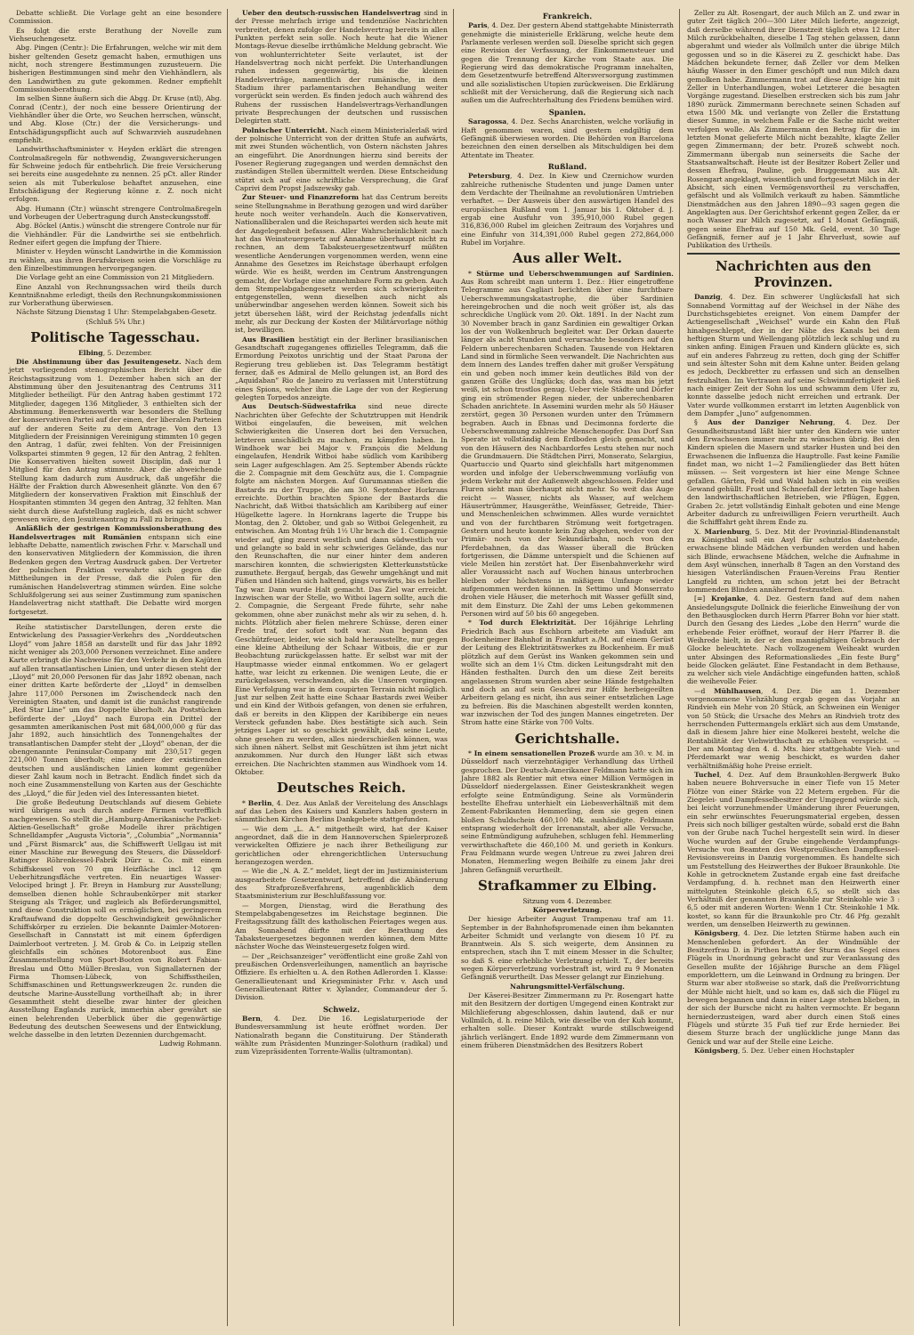Debatte schließt. Die Vorlage geht an eine besondere Commission.
Es folgt die erste Berathung der Novelle zum Viehseuchengesetz.
Abg. Pingen (Centr.): Die Erfahrungen, welche wir mit dem bisher geltenden Gesetz gemacht haben, ermuthigen uns nicht, noch strengere Bestimmungen zuzusteuern. Die bisherigen Bestimmungen sind mehr den Viehhändlern, als den Landwirthen zu gute gekommen. Redner empfiehlt Commissionsberathung.
Im selben Sinne äußern sich die Abgg. Dr. Kruse (ntl), Abg. Conrad (Centr.), der noch eine bessere Orientirung der Viehhändler über die Orte, wo Seuchen herrschen, wünscht, und Abg. Klose (Ctr.) der die Versicherungs- und Entschädigungspflicht auch auf Schwarzvieh auszudehnen empfiehlt.
Landwirthschaftsminister v. Heyden erklärt die strengen Controlmaßregeln für nothwendig, Zwangsversicherungen für Schweine jedoch für entbehrlich. Die freie Versicherung sei bereits eine ausgedehnte zu nennen. 25 pCt. aller Rinder seien als mit Tuberkulose behaftet anzusehen, eine Entschädigung der Regierung könne z. Z. noch nicht erfolgen.
Abg. Humann (Ctr.) wünscht strengere Controlmaßregeln und Vorbeugen der Uebertragung durch Ansteckungsstoff.
Abg. Böckel (Antis.) wünscht die strengere Controle nur für die Viehhändler. Für die Landwirthe sei sie entbehrlich. Redner eifert gegen die Impfung der Thiere.
Minister v. Heyden wünscht Landwirthe in die Kommission zu wählen, aus ihren Berufskreisen seien die Vorschläge zu den Einzelbestimmungen hervorgegangen.
Die Vorlage geht an eine Commission von 21 Mitgliedern.
Eine Anzahl von Rechnungssachen wird theils durch Kenntnißnahme erledigt, theils den Rechnungskommissionen zur Vorberathung überwiesen.
Nächste Sitzung Dienstag 1 Uhr: Stempelabgaben-Gesetz.
(Schluß 5¾ Uhr.)
Politische Tagesschau.
Elbing, 5. Dezember.
Die Abstimmung über das Jesuitengesetz. Nach dem jetzt vorliegenden stenographischen Bericht über die Reichstagssitzung vom 1. Dezember haben sich an der Abstimmung über den Jesuitenantrag des Centrums 311 Mitglieder betheiligt. Für den Antrag haben gestimmt 172 Mitglieder, dagegen 136 Mitglieder, 3 enthielten sich der Abstimmung. Bemerkenswerth war besonders die Stellung der konservativen Partei auf der einen, der liberalen Parteien auf der anderen Seite zu dem Antrage. Von den 13 Mitgliedern der Freisinnigen Vereinigung stimmten 10 gegen den Antrag, 1 dafür, zwei fehlten. Von der Freisinnigen Volkspartei stimmten 9 gegen, 12 für den Antrag, 2 fehlten. Die Konservativen hielten soweit Disciplin, daß nur 1 Mitglied für den Antrag stimmte. Aber die abweichende Stellung kam dadurch zum Ausdruck, daß ungefähr die Hälfte der Fraktion durch Abwesenheit glänzte. Von den 67 Mitgliedern der konservativen Fraktion mit Einschluß der Hospitanten stimmten 34 gegen den Antrag, 32 fehlten. Man sieht durch diese Aufstellung zugleich, daß es nicht schwer gewesen wäre, den Jesuitenantrag zu Fall zu bringen.
Anläßlich der gestrigen Kommissionsberathung des Handelsvertrages mit Rumänien entspann sich eine lebhafte Debatte, namentlich zwischen Frhr. v. Marschall und den konservativen Mitgliedern der Kommission, die ihren Bedenken gegen den Vertrag Ausdruck gaben. Der Vertreter der polnischen Fraktion verwahrte sich gegen die Mittheilungen in der Presse, daß die Polen für den rumänischen Handelsvertrag stimmen würden. Eine solche Schlußfolgerung sei aus seiner Zustimmung zum spanischen Handelsvertrag nicht statthaft. Die Debatte wird morgen fortgesetzt.
Reihe statistischer Darstellungen, deren erste die Entwickelung des Passagier-Verkehrs des „Norddeutschen Lloyd“ vom Jahre 1858 an darstellt und für das Jahr 1892 nicht weniger als 203,000 Personen verzeichnet. Eine andere Karte erbringt die Nachweise für den Verkehr in den Kajüten auf allen transatlantischen Linien, und unter diesen steht der „Lloyd“ mit 20,000 Personen für das Jahr 1892 obenan, nach einer dritten Karte beförderte der „Lloyd“ in demselben Jahre 117,000 Personen im Zwischendeck nach den Vereinigten Staaten, und damit ist die zunächst rangirende „Red Star Line“ um das Doppelte überholt. An Poststücken beförderte der „Lloyd“ nach Europa ein Drittel der gesammten amerikanischen Post mit 684,000,000 g für das Jahr 1892, auch hinsichtlich des Tonnengehaltes der transatlantischen Dampfer steht der „Lloyd“ obenan, der die obengenannte Peninsular-Company mit 230,517 gegen 221,000 Tonnen überholt; eine andere der existirenden deutschen und ausländischen Linien kommt gegenüber dieser Zahl kaum noch in Betracht. Endlich findet sich da noch eine Zusammenstellung von Karten aus der Geschichte des „Lloyd,“ die für Jeden viel des Interessanten bietet.
Die große Bedeutung Deutschlands auf diesem Gebiete wird übrigens auch durch andere Firmen vortrefflich nachgewiesen. So stellt die „Hamburg-Amerikanische Packet-Aktien-Gesellschaft“ große Modelle ihrer prächtigen Schnelldampfer „Augusta Victoria“, „Columbia“ „Normannia“ und „Fürst Bismarck“ aus, die Schiffswerft Uellgau ist mit einer Maschine zur Bewegung des Steuers, die Düsseldorf-Ratinger Röhrenkessel-Fabrik Dürr u. Co. mit einem Schiffskessel von 70 qm Heizfläche incl. 12 qm Ueberhitzungsfläche vertreten. Ein neuartiges Wasser-Velociped bringt J. Fr. Breyn in Hamburg zur Ausstellung; demselben dienen hohle Schraubenkörper mit starker Steigung als Träger, und zugleich als Beförderungsmittel, und diese Construktion soll es ermöglichen, bei geringerem Kraftaufwand die doppelte Geschwindigkeit gewöhnlicher Schiffskörper zu erzielen. Die bekannte Daimler-Motoren-Gesellschaft in Cannstatt ist mit einem 6pferdigen Daimlerboot vertreten. J. M. Grob & Co. in Leipzig stellen gleichfalls ein schönes Motorenboot aus. Eine Zusammenstellung von Sport-Booten von Robert Fabian-Breslau und Otto Müller-Breslau, von Signallaternen der Firma Thomsen-Lübeck, von Schiffsstheilen, Schiffsmaschinen und Rettungswerkzeugen 2c. runden die deutsche Marine-Ausstellung vortheilhaft ab; in ihrer Gesammtheit steht dieselbe zwar hinter der gleichen Ausstellung Englands zurück, immerhin aber gewährt sie einen belehrenden Ueberblick über die gegenwärtige Bedeutung des deutschen Seewesens und der Entwicklung, welche dasselbe in den letzten Dezennien durchgemacht.
Ludwig Rohmann.
Ueber den deutsch-russischen Handelsvertrag sind in der Presse mehrfach irrige und tendenziöse Nachrichten verbreitet, denen zufolge der Handelsvertrag bereits in allen Punkten perfekt sein solle. Noch heute hat die Wiener Montags-Revue dieselbe irrthümliche Meldung gebracht. Wie von wohlunterrichteter Seite verlautet, ist der Handelsvertrag noch nicht perfekt. Die Unterhandlungen ruhen indessen gegenwärtig, bis die kleinen Handelsverträge, namentlich der rumänische, in dem Stadium ihrer parlamentarischen Behandlung weiter vorgerückt sein werden. Es finden jedoch auch während des Ruhens der russischen Handelsvertrags-Verhandlungen private Besprechungen der deutschen und russischen Delegirten statt.
Polnischer Unterricht. Nach einem Ministerialerlaß wird der polnische Unterricht von der dritten Stufe an aufwärts, mit zwei Stunden wöchentlich, von Ostern nächsten Jahres an eingeführt. Die Anordnungen hierzu sind bereits der Posener Regierung zugegangen und werden demnächst den zuständigen Stellen übermittelt werden. Diese Entscheidung stützt sich auf eine schriftliche Versprechung, die Graf Caprivi dem Propst Jadszewsky gab.
Zur Steuer- und Finanzreform hat das Centrum bereits seine Stellungnahme in Berathung gezogen und wird darüber heute noch weiter verhandeln. Auch die Konservativen, Nationalliberalen und die Reichspartei werden sich heute mit der Angelegenheit befassen. Aller Wahrscheinlichkeit nach hat das Weinsteuergesetz auf Annahme überhaupt nicht zu rechnen, an dem Tabaksteuergesetzentwurf müßten wesentliche Aenderungen vorgenommen werden, wenn eine Annahme des Gesetzes im Reichstage überhaupt erfolgen würde. Wie es heißt, werden im Centrum Anstrengungen gemacht, der Vorlage eine annehmbare Form zu geben. Auch dem Stempelabgabengesetz werden sich schwierigkeiten entgegenstellen, wenn dieselben auch nicht als unüberwindbar angesehen werden können. Soweit sich bis jetzt übersehen läßt, wird der Reichstag jedenfalls nicht mehr, als zur Deckung der Kosten der Militärvorlage nöthig ist, bewilligen.
Aus Brasilien bestätigt ein der Berliner brasilianischen Gesandtschaft zugegangenes offizielles Telegramm, daß die Ermordung Peixotos unrichtig und der Staat Parona der Regierung treu geblieben ist. Das Telegramm bestätigt ferner, daß es Admiral de Mello gelungen ist, an Bord des „Aquidaban“ Rio de Janeiro zu verlassen mit Unterstützung eines Spions, welcher ihm die Lage der von der Regierung gelegten Torpedos anzeigte.
Aus Deutsch-Südwestafrika sind neue directe Nachrichten über Gefechte der Schutztruppen mit Hendrik Witboi eingelaufen, die beweisen, mit welchen Schwierigkeiten die Unseren dort bei den Versuchen, letzteren unschädlich zu machen, zu kämpfen haben. In Windhoek war bei Major v. François die Meldung eingelaufen, Hendrik Witboi habe südlich vom Karibiberg sein Lager aufgeschlagen. Am 25. September Abends rückte die 2. Compagnie mit dem Geschütz aus, die 1. Compagnie folgte am nächsten Morgen. Auf Gurumannas stießen die Bastards zu der Truppe, die am 30. September Horkrans erreichte. Dorthin brachten Spione der Bastards die Nachricht, daß Witboi thatsächlich am Karibiberg auf einer Hügelkette lagere. In Hornkrans lagerte die Truppe bis Montag, den 2. Oktober, und gab so Witboi Gelegenheit, zu entwischen. Am Montag früh 1½ Uhr brach die 1. Compagnie wieder auf, ging zuerst westlich und dann südwestlich vor und gelangte so bald in sehr schwieriges Gelände, das nur den Reunschaften, die nur einer hinter dem anderen marschiren konnten, die schwierigsten Kletterkunststücke zumuthete. Bergauf, bergab, das Gewehr umgehängt und mit Füßen und Händen sich haltend, gings vorwärts, bis es heller Tag war. Dann wurde Halt gemacht. Das Ziel war erreicht. Inzwischen war der Stelle, wo Witboi lagern sollte, auch die 2. Compagnie, die Sergeant Frede führte, sehr nahe gekommen, ohne aber zunächst mehr als wir zu sehen, d. h. nichts. Plötzlich aber fielen mehrere Schüsse, deren einer Frede traf, der sofort todt war. Nun begann das Geschützfeuer, leider, wie sich bald herausstellte, nur gegen eine kleine Abtheilung der Schaar Witbois, die er zur Beobachtung zurückgelassen hatte. Er selbst war mit der Hauptmasse wieder einmal entkommen. Wo er gelagert hatte, war leicht zu erkennen. Die wenigen Leute, die er zurückgelassen, verschwanden, als die Unseren vorgingen. Eine Verfolgung war in dem coupirten Terrain nicht möglich. Just zur selben Zeit hatte eine Schaar Bastards zwei Weiber und ein Kind der Witbois gefangen, von denen sie erfuhren, daß er bereits in den Klippen der Karibiberge ein neues Versteck gefunden habe. Dies bestätigte sich auch. Sein jetziges Lager ist so geschickt gewählt, daß seine Leute, ohne gesehen zu werden, alles niederschießen können, was sich ihnen nähert. Selbst mit Geschützen ist ihm jetzt nicht anzukommen. Nur durch den Hunger läßt sich etwas erreichen. Die Nachrichten stammen aus Windhoek vom 14. Oktober.
Deutsches Reich.
* Berlin, 4. Dez. Aus Anlaß der Vereitelung des Anschlags auf das Leben des Kaisers und Kanzlers haben gestern in sämmtlichen Kirchen Berlins Dankgebete stattgefunden.
— Wie dem „L. A.“ mitgetheilt wird, hat der Kaiser angeordnet, daß die in dem Hannoverschen Spielerprozeß verwickelten Offiziere je nach ihrer Betheiligung zur gerichtlichen oder ehrengerichtlichen Untersuchung herangezogen werden.
— Wie die „N. A. Z.“ meldet, liegt der im Justizministerium ausgearbeitete Gesetzentwurf, betreffend die Abänderung des Strafprozeßverfahrens, augenblicklich dem Staatsministerium zur Beschlußfassung vor.
— Morgen, Dienstag, wird die Berathung des Stempelabgabengesetzes im Reichstage beginnen. Die Freitagssitzung fällt des katholischen Feiertages wegen aus. Am Sonnabend dürfte mit der Berathung des Tabaksteuergesetzes begonnen werden können, dem Mitte nächster Woche das Weinsteuergesetz folgen wird.
— Der „Reichsanzeiger“ veröffentlicht eine große Zahl von preußischen Ordensverleihungen, namentlich an bayrische Offiziere. Es erhielten u. A. den Rothen Adlerorden 1. Klasse: Generallieutenant und Kriegsminister Frhr. v. Asch und Generallieutenant Ritter v. Xylander, Commandeur der 5. Division.
Schweiz.
Bern, 4. Dez. Die 16. Legislaturperiode der Bundesversammlung ist heute eröffnet worden. Der Nationalrath begann die Constituirung. Der Ständerath wählte zum Präsidenten Munzinger-Solothurn (radikal) und zum Vizepräsidenten Torrente-Wallis (ultramontan).
Frankreich.
Paris, 4. Dez. Der gestern Abend stattgehabte Ministerrath genehmigte die ministerielle Erklärung, welche heute dem Parlamente verlesen werden soll. Dieselbe spricht sich gegen eine Revision der Verfassung, der Einkommensteuer und gegen die Trennung der Kirche vom Staate aus. Die Regierung wird das demokratische Programm innehalten, dem Gesetzentwurfe betreffend Altersversorgung zustimmen und alle sozialistischen Utopien zurückweisen. Die Erklärung schließt mit der Versicherung, daß die Regierung sich nach außen um die Aufrechterhaltung des Friedens bemühen wird.
Spanien.
Saragossa, 4. Dez. Sechs Anarchisten, welche vorläufig in Haft genommen waren, sind gestern endgiltig dem Gefängniß überwiesen worden. Die Behörden von Barcelona bezeichnen den einen derselben als Mitschuldigen bei dem Attentate im Theater.
Rußland.
Petersburg, 4. Dez. In Kiew und Czernichow wurden zahlreiche ruthenische Studenten und junge Damen unter dem Verdachte der Theilnahme an revolutionären Umtrieben verhaftet. — Der Ausweis über den auswärtigen Handel des europäischen Rußland vom 1. Januar bis 1. Oktober d. J. ergab eine Ausfuhr von 395,910,000 Rubel gegen 316,836,000 Rubel im gleichen Zeitraum des Vorjahres und eine Einfuhr von 314,391,000 Rubel gegen 272,864,000 Rubel im Vorjahre.
Aus aller Welt.
* Stürme und Ueberschwemmungen auf Sardinien. Aus Rom schreibt man unterm 1. Dez.: Hier eingetroffene Telegramme aus Cagliari berichten über eine furchtbare Ueberschwemmungskatastrophe, die über Sardinien hereingebrochen und die noch weit größer ist, als das schreckliche Unglück vom 20. Okt. 1891. In der Nacht zum 30 November brach in ganz Sardinien ein gewaltiger Orkan los der von Wolkenbruch begleitet war. Der Orkan dauerte länger als acht Stunden und verursachte besonders auf den Feldern unberechenbaren Schaden. Tausende von Hektaren Land sind in förmliche Seen verwandelt. Die Nachrichten aus dem Innern des Landes treffen daher mit großer Verspätung ein und geben noch immer kein deutliches Bild von der ganzen Größe des Unglücks; doch das, was man bis jetzt weiß, ist schon trostlos genug. Ueber viele Städte und Dörfer ging ein strömender Regen nieder, der unberechenbaren Schaden anrichtete. In Assemini wurden mehr als 50 Häuser zerstört, gegen 30 Personen wurden unter den Trümmern begraben. Auch in Ebnas und Decimonna forderte die Ueberschwemmung zahlreiche Menschenopfer. Das Dorf San Sperate ist vollständig dem Erdboden gleich gemacht, und von den Häusern des Nachbardorfes Lestu stehen nur noch die Grundmauern. Die Städtchen Pirri, Monserato, Selargius, Quartuccio und Quarto sind gleichfalls hart mitgenommen worden und infolge der Ueberschwemmung vorläufig von jedem Verkehr mit der Außenwelt abgeschlossen. Felder und Fluren sieht man überhaupt nicht mehr. So weit das Auge reicht — Wasser, nichts als Wasser, auf welchem Häusertrümmer, Hausgeräthe, Weinfässer, Getreide, Thier- und Menschenleichen schwimmen. Alles wurde vernichtet und von der furchtbaren Strömung weit fortgetragen. Gestern und heute konnte kein Zug abgehen, weder von der Primär- noch von der Sekundärbahn, noch von den Pferdebahnen, da das Wasser überall die Brücken fortgerissen, die Dämme unterspielt und die Schienen auf viele Meilen hin zerstört hat. Der Eisenbahnverkehr wird aller Voraussicht nach auf Wochen hinaus unterbrochen bleiben oder höchstens in mäßigem Umfange wieder aufgenommen werden können. In Settimo und Monserrato drohen viele Häuser, die meterhoch mit Wasser gefüllt sind, mit dem Einsturz. Die Zahl der ums Leben gekommenen Personen wird auf 50 bis 60 angegeben.
* Tod durch Elektrizität. Der 16jährige Lehrling Friedrich Bach aus Eschborn arbeitete am Viadukt am Bockenheimer Bahnhof in Frankfurt a./M. auf einem Gerüst der Leitung des Elektrizitätswerkes zu Bockenheim. Er muß plötzlich auf dem Gerüst ins Wanken gekommen sein und wollte sich an dem 1¼ Ctm. dicken Leitungsdraht mit den Händen festhalten. Durch den um diese Zeit bereits angelassenen Strom wurden aber seine Hände festgehalten und doch an auf sein Geschrei zur Hilfe herbeigeeilten Arbeitern gelang es nicht, ihn aus seiner entsetzlichen Lage zu befreien. Bis die Maschinen abgestellt werden konnten, war inzwischen der Tod des jungen Mannes eingetreten. Der Strom hatte eine Stärke von 700 Volts.
Gerichtshalle.
* In einem sensationellen Prozeß wurde am 30. v. M. in Düsseldorf nach vierzehntägiger Verhandlung das Urtheil gesprochen. Der Deutsch-Amerikaner Feldmann hatte sich im Jahre 1882 als Rentier mit etwa einer Million Vermögen in Düsseldorf niedergelassen. Einer Geisteskrankheit wegen erfolgte seine Entmündigung. Seine als Vormünderin bestellte Ehefrau unterhielt ein Liebesverhältniß mit dem Zement-Fabrikanten Hemmerling, dem sie gegen einen bloßen Schuldschein 460,100 Mk. aushändigte. Feldmann entsprang wiederholt der Irrenanstalt, aber alle Versuche, seine Entmündigung aufzuheben, schlugen fehl. Hemmerling verwirthschaftete die 460,100 M. und gerieth in Konkurs. Frau Feldmann wurde wegen Untreue zu zwei Jahren drei Monaten, Hemmerling wegen Beihilfe zu einem Jahr drei Jahren Gefängniß verurtheilt.
Strafkammer zu Elbing.
Sitzung vom 4. Dezember.
Körperverletzung.
Der hiesige Arbeiter August Trampenau traf am 11. September in der Bahnhofspromenade einen ihm bekannten Arbeiter Schmidt und verlangte von diesem 10 Pf. zu Branntwein. Als S. sich weigerte, dem Ansinnen zu entsprechen, stach ihn T. mit einem Messer in die Schulter, so daß S. eine erhebliche Verletzung erhielt. T., der bereits wegen Körperverletzung vorbestraft ist, wird zu 9 Monaten Gefängniß verurtheilt. Das Messer gelangt zur Einziehung.
Nahrungsmittel-Verfälschung.
Der Käserei-Besitzer Zimmermann zu Pr. Rosengart hatte mit den Besitzern der dortigen Umgegend einen Kontrakt zur Milchlieferung abgeschlossen, dahin lautend, daß er nur Vollmilch, d. h. reine Milch, wie dieselbe von der Kuh kommt, erhalten solle. Dieser Kontrakt wurde stillschweigend jährlich verlängert. Ende 1892 wurde dem Zimmermann von einem früheren Dienstmädchen des Besitzers Robert
Zeller zu Alt. Rosengart, der auch Milch an Z. und zwar in guter Zeit täglich 200—300 Liter Milch lieferte, angezeigt, daß derselbe während ihrer Dienstzeit täglich etwa 12 Liter Milch zurückbehalten, dieselbe 1 Tag stehen gelassen, dann abgerahmt und wieder als Vollmilch unter die übrige Milch gegossen und so in die Käserei zu Z. geschickt habe. Das Mädchen bekundete ferner, daß Zeller vor dem Melken häufig Wasser in den Eimer geschöpft und nun Milch dazu gemolken habe. Zimmermann trat auf diese Anzeige hin mit Zeller in Unterhandlungen, wobei Letzterer die besagten Vorgänge zugestand. Dieselben erstrecken sich bis zum Jahr 1890 zurück. Zimmermann berechnete seinen Schaden auf etwa 1500 Mk. und verlangte von Zeller die Erstattung dieser Summe, in welchem Falle er die Sache nicht weiter verfolgen wolle. Als Zimmermann den Betrag für die im letzten Monat gelieferte Milch nicht bezahlte, klagte Zeller gegen Zimmermann; der betr. Prozeß schwebt noch. Zimmermann übergab nun seinerseits die Sache der Staatsanwaltschaft. Heute ist der Besitzer Robert Zeller und dessen Ehefrau, Pauline, geb. Bruggemann aus Alt. Rosengart angeklagt, wissentlich und fortgesetzt Milch in der Absicht, sich einen Vermögensvortheil zu verschaffen, gefälscht und als Vollmilch verkauft zu haben. Sämmtliche Dienstmädchen aus den Jahren 1890—93 sagen gegen die Angeklagten aus. Der Gerichtshof erkennt gegen Zeller, da er noch Wasser zur Milch zugesetzt, auf 1 Monat Gefängniß, gegen seine Ehefrau auf 150 Mk. Geld, event. 30 Tage Gefängniß, ferner auf je 1 Jahr Ehrverlust, sowie auf Publikation des Urtheils.
Nachrichten aus den Provinzen.
Danzig, 4. Dez. Ein schwerer Unglücksfall hat sich Sonnabend Vormittag auf der Weichsel in der Nähe des Durchstichsgebietes ereignet. Von einem Dampfer der Actiengesellschaft „Weichsel“ wurde ein Kahn den Fluß hinabgeschleppt, der in der Nähe des Kanals bei dem heftigen Sturm und Wellengang plötzlich leck schlug und zu sinken anfing. Einigen Frauen und Kindern glückte es, sich auf ein anderes Fahrzeug zu retten, doch ging der Schiffer und sein ältester Sohn mit dem Kahne unter. Beiden gelang es jedoch, Deckbretter zu erfassen und sich an denselben festzuhalten. Im Vertrauen auf seine Schwimmfertigkeit ließ nach einiger Zeit der Sohn los und schwamm dem Ufer zu, konnte dasselbe jedoch nicht erreichen und ertrank. Der Vater wurde vollkommen erstarrt im letzten Augenblick von dem Dampfer „Juno“ aufgenommen.
§ Aus der Danziger Nehrung, 4. Dez. Der Gesundheitszustand läßt hier unter den Kindern wie unter den Erwachsenen immer mehr zu wünschen übrig. Bei den Kindern spielen die Masern und starker Husten und bei den Erwachsenen die Influenza die Hauptrolle. Fast keine Familie findet man, wo nicht 1—2 Familienglieder das Bett hüten müssen. — Seit vorgestern ist hier eine Menge Schnee gefallen. Gärten, Feld und Wald haben sich in ein weißes Gewand gehüllt. Frost und Schneefall der letzten Tage haben den landwirthschaftlichen Betrieben, wie Pflügen, Eggen, Graben 2c. jetzt vollständig Einhalt geboten und eine Menge Arbeiter dadurch zu unfreiwilligen Feiern verurtheilt. Auch die Schifffahrt geht ihrem Ende zu.
X. Marienburg, 5. Dez. Mit der Provinzial-Blindenanstalt zu Königsthal soll ein Asyl für schutzlos dastehende, erwachsene blinde Mädchen verbunden werden und haben sich Blinde, erwachsene Mädchen, welche die Aufnahme in dem Asyl wünschen, innerhalb 8 Tagen an den Vorstand des hiesigen Vaterländischen Frauen-Vereins Frau Rentier Langfeld zu richten, um schon jetzt bei der Betracht kommenden Blinden annähernd festzustellen.
[=] Krojanke, 4. Dez. Gestern fand auf dem nahen Ansiedelungsgute Dollnick die feierliche Einweihung der von den Bethausglocken durch Herrn Pfarrer Bohn vor hier statt. Durch den Gesang des Liedes „Lobe den Herrn“ wurde die erhebende Feier eröffnet, worauf der Herr Pfarrer B. die Weihrede hielt, in der er den mannigfaltigen Gebrauch der Glocke beleuchtete. Nach vollzogenem Weiheakt wurden unter Absingen des Reformationsliedes „Ein feste Burg“ beide Glocken geläutet. Eine Festandacht in dem Bethause, zu welcher sich viele Andächtige eingefunden hatten, schloß die weihevolle Feier.
—d Mühlhausen, 4. Dez. Die am 1. Dezember vorgenommene Viehzählung ergab gegen das Vorjahr an Rindvieh ein Mehr von 20 Stück, an Schweinen ein Weniger von 50 Stück; die Ursache des Mehrs an Rindvieh trotz des herrschenden Futtermangels erklärt sich aus dem Umstande, daß in diesem Jahre hier eine Molkerei besteht, welche die Rentabilität der Viehwirthschaft zu erhöhen verspricht. — Der am Montag den 4. d. Mts. hier stattgehabte Vieh- und Pferdemarkt war wenig beschickt, es wurden daher verhältnißmäßig hohe Preise erzielt.
Tuchel, 4. Dez. Auf dem Braunkohlen-Bergwerk Buko haben neuere Bohrversuche in einer Tiefe von 15 Meter Flötze von einer Stärke von 22 Metern ergeben. Für die Ziegelei- und Dampfesselbesitzer der Umgegend würde sich, bei leicht vorzunehmender Umänderung ihrer Feuerungen, ein sehr erwünschtes Feuerungsmaterial ergeben, dessen Preis sich noch billiger gestalten würde, sobald erst die Bahn von der Grube nach Tuchel hergestellt sein wird. In dieser Woche wurden auf der Grube eingehende Verdampfungs-Versuche von Beamten des Westpreußischen Dampfkessel-Revisionsvereins in Danzig vorgenommen. Es handelte sich um Feststellung des Heizwerthes der Bukoer Braunkohle. Die Kohle in getrocknetem Zustande ergab eine fast dreifache Verdampfung, d. h. rechnet man den Heizwerth einer mittelguten Steinkohle gleich 6,5, so stellt sich das Verhältniß der genannten Braunkohle zur Steinkohle wie 3 : 6,5 oder mit anderen Worten: Wenn 1 Ctr. Steinkohle 1 Mk. kostet, so kann für die Braunkohle pro Ctr. 46 Pfg. gezahlt werden, um denselben Heizwerth zu gewinnen.
Königsberg, 4. Dez. Die letzten Stürme haben auch ein Menschenleben gefordert. An der Windmühle der Besitzerfrau D. in Pirthen hatte der Sturm das Segel eines Flügels in Unordnung gebracht und zur Veranlassung des Gesellen mußte der 16jährige Bursche an dem Flügel emporklettern, um die Leinwand in Ordnung zu bringen. Der Sturm war aber stoßweise so stark, daß die Preßvorrichtung der Mühle nicht hielt, und so kam es, daß sich die Flügel zu bewegen begannen und dann in einer Lage stehen blieben, in der sich der Bursche nicht zu halten vermochte. Er begann herniederzusteigen, ward aber durch einen Stoß eines Flügels und stürzte 35 Fuß tief zur Erde hernieder. Bei diesem Sturze brach der unglückliche junge Mann das Genick und war auf der Stelle eine Leiche.
Königsberg, 5. Dez. Ueber einen Hochstapler